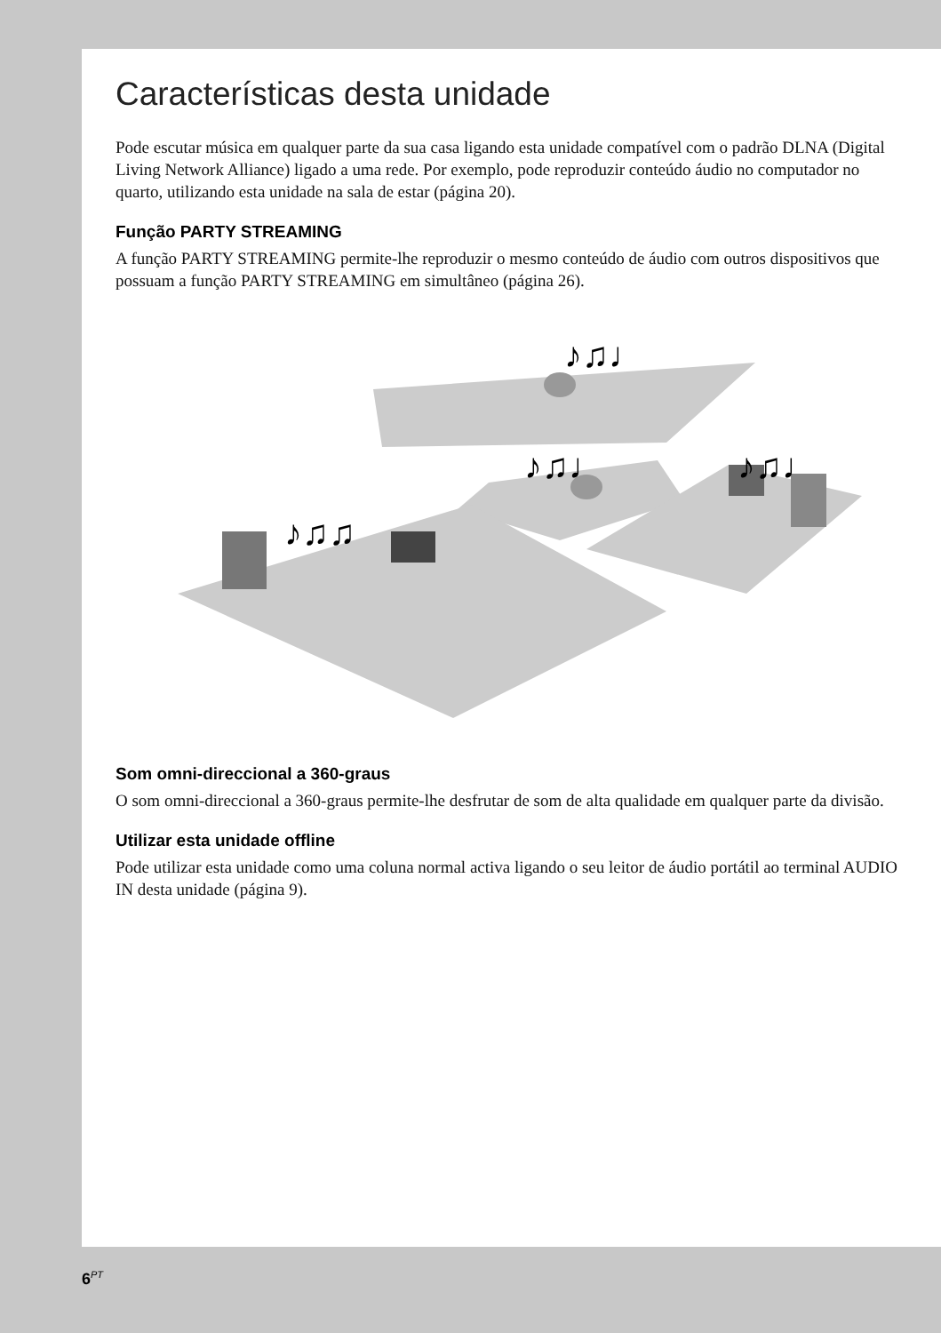Características desta unidade
Pode escutar música em qualquer parte da sua casa ligando esta unidade compatível com o padrão DLNA (Digital Living Network Alliance) ligado a uma rede. Por exemplo, pode reproduzir conteúdo áudio no computador no quarto, utilizando esta unidade na sala de estar (página 20).
Função PARTY STREAMING
A função PARTY STREAMING permite-lhe reproduzir o mesmo conteúdo de áudio com outros dispositivos que possuam a função PARTY STREAMING em simultâneo (página 26).
♪♫♩
♪♫♩
♪♫♩
♪♫♫
Som omni-direccional a 360-graus
O som omni-direccional a 360-graus permite-lhe desfrutar de som de alta qualidade em qualquer parte da divisão.
Utilizar esta unidade offline
Pode utilizar esta unidade como uma coluna normal activa ligando o seu leitor de áudio portátil ao terminal AUDIO IN desta unidade (página 9).
6<sup>PT</sup>